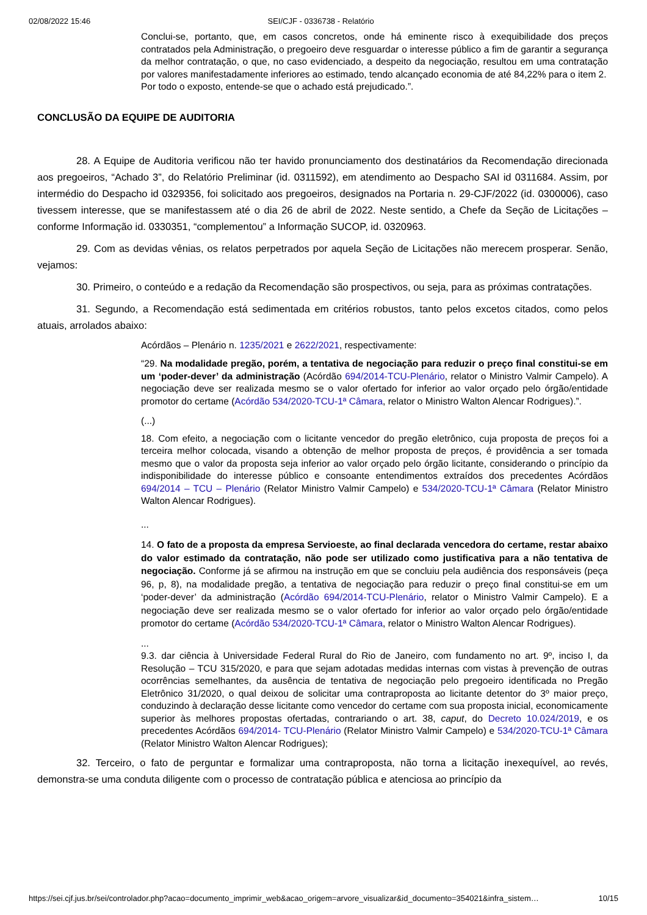02/08/2022 15:46 SEI/CJF - 0336738 - Relatório
Conclui-se, portanto, que, em casos concretos, onde há eminente risco à exequibilidade dos preços contratados pela Administração, o pregoeiro deve resguardar o interesse público a fim de garantir a segurança da melhor contratação, o que, no caso evidenciado, a despeito da negociação, resultou em uma contratação por valores manifestadamente inferiores ao estimado, tendo alcançado economia de até 84,22% para o item 2.
Por todo o exposto, entende-se que o achado está prejudicado.”.
CONCLUSÃO DA EQUIPE DE AUDITORIA
28. A Equipe de Auditoria verificou não ter havido pronunciamento dos destinatários da Recomendação direcionada aos pregoeiros, “Achado 3”, do Relatório Preliminar (id. 0311592), em atendimento ao Despacho SAI id 0311684. Assim, por intermédio do Despacho id 0329356, foi solicitado aos pregoeiros, designados na Portaria n. 29-CJF/2022 (id. 0300006), caso tivessem interesse, que se manifestassem até o dia 26 de abril de 2022. Neste sentido, a Chefe da Seção de Licitações – conforme Informação id. 0330351, “complementou” a Informação SUCOP, id. 0320963.
29. Com as devidas vênias, os relatos perpetrados por aquela Seção de Licitações não merecem prosperar. Senão, vejamos:
30. Primeiro, o conteúdo e a redação da Recomendação são prospectivos, ou seja, para as próximas contratações.
31. Segundo, a Recomendação está sedimentada em critérios robustos, tanto pelos excetos citados, como pelos atuais, arrolados abaixo:
Acórdãos – Plenário n. 1235/2021 e 2622/2021, respectivamente:
“29. Na modalidade pregão, porém, a tentativa de negociação para reduzir o preço final constitui-se em um ‘poder-dever’ da administração (Acórdão 694/2014-TCU-Plenário, relator o Ministro Valmir Campelo). A negociação deve ser realizada mesmo se o valor ofertado for inferior ao valor orçado pelo órgão/entidade promotor do certame (Acórdão 534/2020-TCU-1ª Câmara, relator o Ministro Walton Alencar Rodrigues).”.
(...)
18. Com efeito, a negociação com o licitante vencedor do pregão eletrônico, cuja proposta de preços foi a terceira melhor colocada, visando a obtenção de melhor proposta de preços, é providência a ser tomada mesmo que o valor da proposta seja inferior ao valor orçado pelo órgão licitante, considerando o princípio da indisponibilidade do interesse público e consoante entendimentos extraídos dos precedentes Acórdãos 694/2014 – TCU – Plenário (Relator Ministro Valmir Campelo) e 534/2020-TCU-1ª Câmara (Relator Ministro Walton Alencar Rodrigues).
...
14. O fato de a proposta da empresa Servioeste, ao final declarada vencedora do certame, restar abaixo do valor estimado da contratação, não pode ser utilizado como justificativa para a não tentativa de negociação. Conforme já se afirmou na instrução em que se concluiu pela audiência dos responsáveis (peça 96, p, 8), na modalidade pregão, a tentativa de negociação para reduzir o preço final constitui-se em um ‘poder-dever’ da administração (Acórdão 694/2014-TCU-Plenário, relator o Ministro Valmir Campelo). E a negociação deve ser realizada mesmo se o valor ofertado for inferior ao valor orçado pelo órgão/entidade promotor do certame (Acórdão 534/2020-TCU-1ª Câmara, relator o Ministro Walton Alencar Rodrigues).
...
9.3. dar ciência à Universidade Federal Rural do Rio de Janeiro, com fundamento no art. 9º, inciso I, da Resolução – TCU 315/2020, e para que sejam adotadas medidas internas com vistas à prevenção de outras ocorrências semelhantes, da ausência de tentativa de negociação pelo pregoeiro identificada no Pregão Eletrônico 31/2020, o qual deixou de solicitar uma contraproposta ao licitante detentor do 3º maior preço, conduzindo à declaração desse licitante como vencedor do certame com sua proposta inicial, economicamente superior às melhores propostas ofertadas, contrariando o art. 38, caput, do Decreto 10.024/2019, e os precedentes Acórdãos 694/2014- TCU-Plenário (Relator Ministro Valmir Campelo) e 534/2020-TCU-1ª Câmara (Relator Ministro Walton Alencar Rodrigues);
32. Terceiro, o fato de perguntar e formalizar uma contraproposta, não torna a licitação inexequível, ao revés, demonstra-se uma conduta diligente com o processo de contratação pública e atenciosa ao princípio da
https://sei.cjf.jus.br/sei/controlador.php?acao=documento_imprimir_web&acao_origem=arvore_visualizar&id_documento=354021&infra_sistem… 10/15